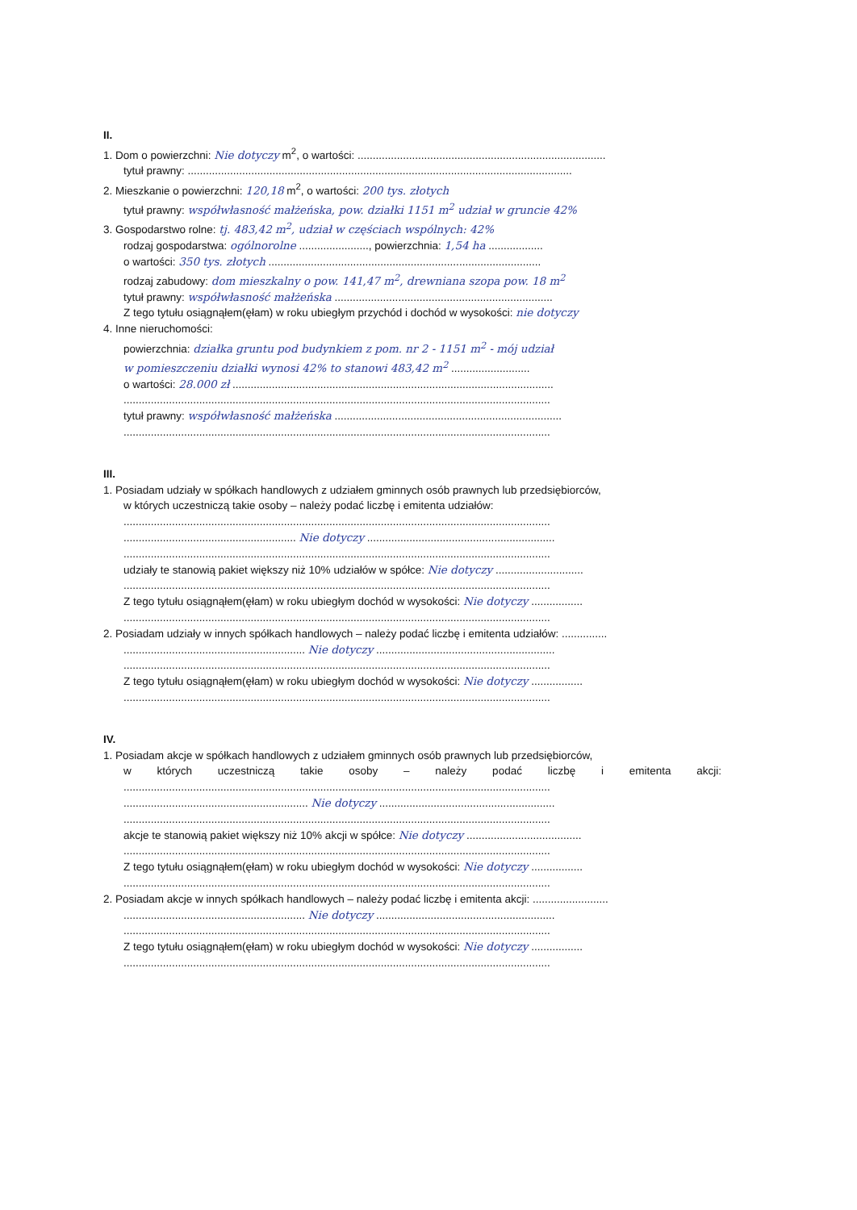II.
1. Dom o powierzchni: Nie dotyczy m<sup>2</sup>, o wartości: ..................................................................................
tytuł prawny: ...............................................................................................................................
2. Mieszkanie o powierzchni: 120,18 m<sup>2</sup>, o wartości: 200 tys. złotych
tytuł prawny: współwłasność małżeńska, pow. działki 1151 m<sup>2</sup> udział w gruncie 42%
3. Gospodarstwo rolne: tj. 483,42 m<sup>2</sup>, udział w częściach wspólnych: 42%
rodzaj gospodarstwa: ogólnorolne ......................., powierzchnia: 1,54 ha ..................
o wartości: 350 tys. złotych ..........................................................................................
rodzaj zabudowy: dom mieszkalny o pow. 141,47 m<sup>2</sup>, drewniana szopa pow. 18 m<sup>2</sup>
tytuł prawny: współwłasność małżeńska ........................................................................
Z tego tytułu osiągnąłem(ęłam) w roku ubiegłym przychód i dochód w wysokości: nie dotyczy
4. Inne nieruchomości:
powierzchnia: działka gruntu pod budynkiem z pom. nr 2 - 1151 m<sup>2</sup> - mój udział
w pomieszczeniu działki wynosi 42% to stanowi 483,42 m<sup>2</sup> ..........................
o wartości: 28.000 zł ..........................................................................................................
.............................................................................................................................................
tytuł prawny: współwłasność małżeńska ...........................................................................
.............................................................................................................................................
III.
1. Posiadam udziały w spółkach handlowych z udziałem gminnych osób prawnych lub przedsiębiorców,
w których uczestniczą takie osoby – należy podać liczbę i emitenta udziałów:
.............................................................................................................................................
......................................................... Nie dotyczy ..............................................................
.............................................................................................................................................
udziały te stanowią pakiet większy niż 10% udziałów w spółce: Nie dotyczy .............................
.............................................................................................................................................
Z tego tytułu osiągnąłem(ęłam) w roku ubiegłym dochód w wysokości: Nie dotyczy .................
.............................................................................................................................................
2. Posiadam udziały w innych spółkach handlowych – należy podać liczbę i emitenta udziałów: ...............
............................................................ Nie dotyczy ...........................................................
.............................................................................................................................................
Z tego tytułu osiągnąłem(ęłam) w roku ubiegłym dochód w wysokości: Nie dotyczy .................
.............................................................................................................................................
IV.
1. Posiadam akcje w spółkach handlowych z udziałem gminnych osób prawnych lub przedsiębiorców,
w których uczestniczą takie osoby – należy podać liczbę i emitenta akcji:
.............................................................................................................................................
............................................................. Nie dotyczy ..........................................................
.............................................................................................................................................
akcje te stanowią pakiet większy niż 10% akcji w spółce: Nie dotyczy ......................................
.............................................................................................................................................
Z tego tytułu osiągnąłem(ęłam) w roku ubiegłym dochód w wysokości: Nie dotyczy .................
.............................................................................................................................................
2. Posiadam akcje w innych spółkach handlowych – należy podać liczbę i emitenta akcji: .........................
............................................................ Nie dotyczy ...........................................................
.............................................................................................................................................
Z tego tytułu osiągnąłem(ęłam) w roku ubiegłym dochód w wysokości: Nie dotyczy .................
.............................................................................................................................................